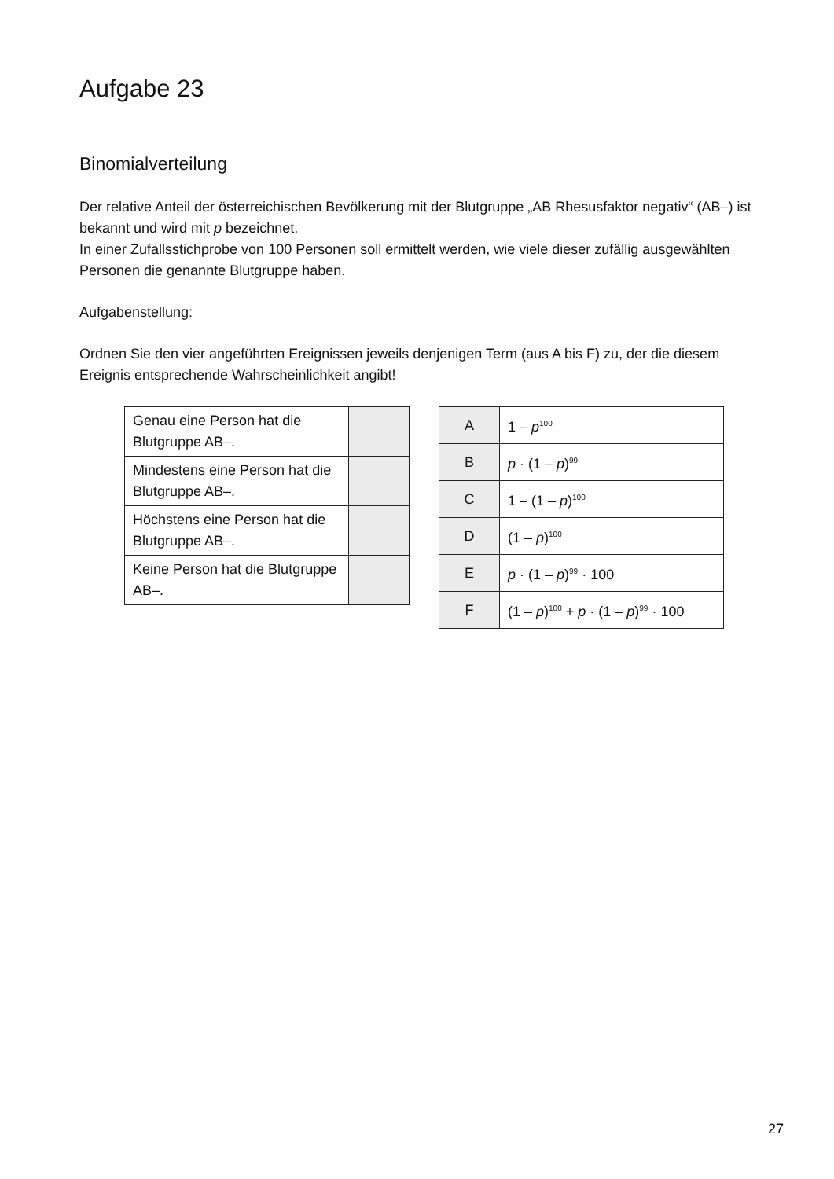Aufgabe 23
Binomialverteilung
Der relative Anteil der österreichischen Bevölkerung mit der Blutgruppe „AB Rhesusfaktor negativ“ (AB–) ist bekannt und wird mit p bezeichnet.
In einer Zufallsstichprobe von 100 Personen soll ermittelt werden, wie viele dieser zufällig ausge­wählten Personen die genannte Blutgruppe haben.
Aufgabenstellung:
Ordnen Sie den vier angeführten Ereignissen jeweils denjenigen Term (aus A bis F) zu, der die diesem Ereignis entsprechende Wahrscheinlichkeit angibt!
| Genau eine Person hat die Blutgruppe AB–. | |
| Mindestens eine Person hat die Blutgruppe AB–. | |
| Höchstens eine Person hat die Blutgruppe AB–. | |
| Keine Person hat die Blutgruppe AB–. | |
| A | 1 – p<sup>100</sup> |
| B | p · (1 – p )<sup>99</sup> |
| C | 1 – (1 – p )<sup>100</sup> |
| D | (1 – p )<sup>100</sup> |
| E | p · (1 – p )<sup>99</sup> · 100 |
| F | (1 – p )<sup>100</sup> + p · (1 – p )<sup>99</sup> · 100 |
27